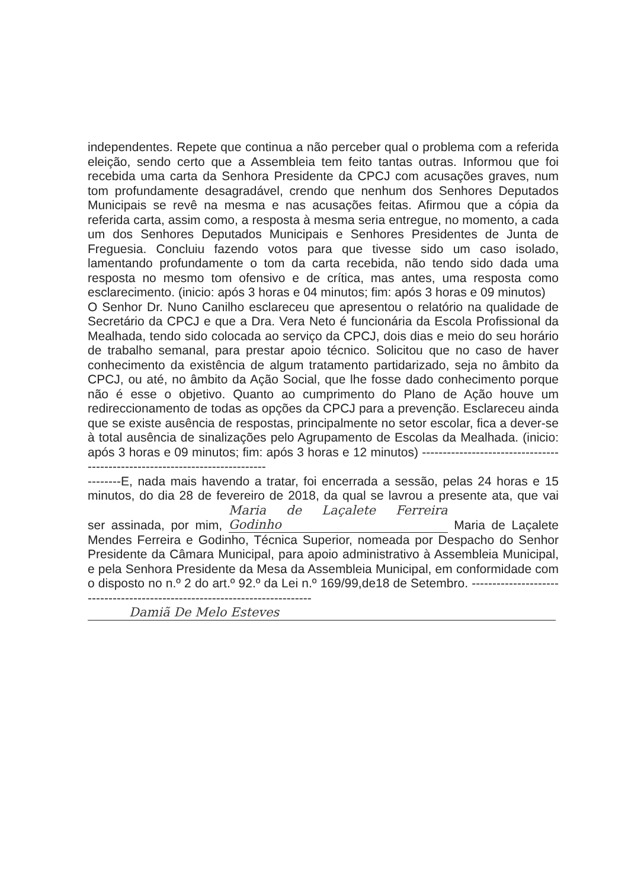independentes. Repete que continua a não perceber qual o problema com a referida eleição, sendo certo que a Assembleia tem feito tantas outras. Informou que foi recebida uma carta da Senhora Presidente da CPCJ com acusações graves, num tom profundamente desagradável, crendo que nenhum dos Senhores Deputados Municipais se revê na mesma e nas acusações feitas. Afirmou que a cópia da referida carta, assim como, a resposta à mesma seria entregue, no momento, a cada um dos Senhores Deputados Municipais e Senhores Presidentes de Junta de Freguesia. Concluiu fazendo votos para que tivesse sido um caso isolado, lamentando profundamente o tom da carta recebida, não tendo sido dada uma resposta no mesmo tom ofensivo e de crítica, mas antes, uma resposta como esclarecimento. (inicio: após 3 horas e 04 minutos; fim: após 3 horas e 09 minutos)
O Senhor Dr. Nuno Canilho esclareceu que apresentou o relatório na qualidade de Secretário da CPCJ e que a Dra. Vera Neto é funcionária da Escola Profissional da Mealhada, tendo sido colocada ao serviço da CPCJ, dois dias e meio do seu horário de trabalho semanal, para prestar apoio técnico. Solicitou que no caso de haver conhecimento da existência de algum tratamento partidarizado, seja no âmbito da CPCJ, ou até, no âmbito da Ação Social, que lhe fosse dado conhecimento porque não é esse o objetivo. Quanto ao cumprimento do Plano de Ação houve um redireccionamento de todas as opções da CPCJ para a prevenção. Esclareceu ainda que se existe ausência de respostas, principalmente no setor escolar, fica a dever-se à total ausência de sinalizações pelo Agrupamento de Escolas da Mealhada. (inicio: após 3 horas e 09 minutos; fim: após 3 horas e 12 minutos) ----------------------------------------------------------------------------
--------E, nada mais havendo a tratar, foi encerrada a sessão, pelas 24 horas e 15 minutos, do dia 28 de fevereiro de 2018, da qual se lavrou a presente ata, que vai ser assinada, por mim, Maria de Laçalete Ferreira Godinho Maria de Laçalete Mendes Ferreira e Godinho, Técnica Superior, nomeada por Despacho do Senhor Presidente da Câmara Municipal, para apoio administrativo à Assembleia Municipal, e pela Senhora Presidente da Mesa da Assembleia Municipal, em conformidade com o disposto no n.º 2 do art.º 92.º da Lei n.º 169/99,de18 de Setembro. ---------------------------------------------------------------------------
Damiã De Melo Esteves